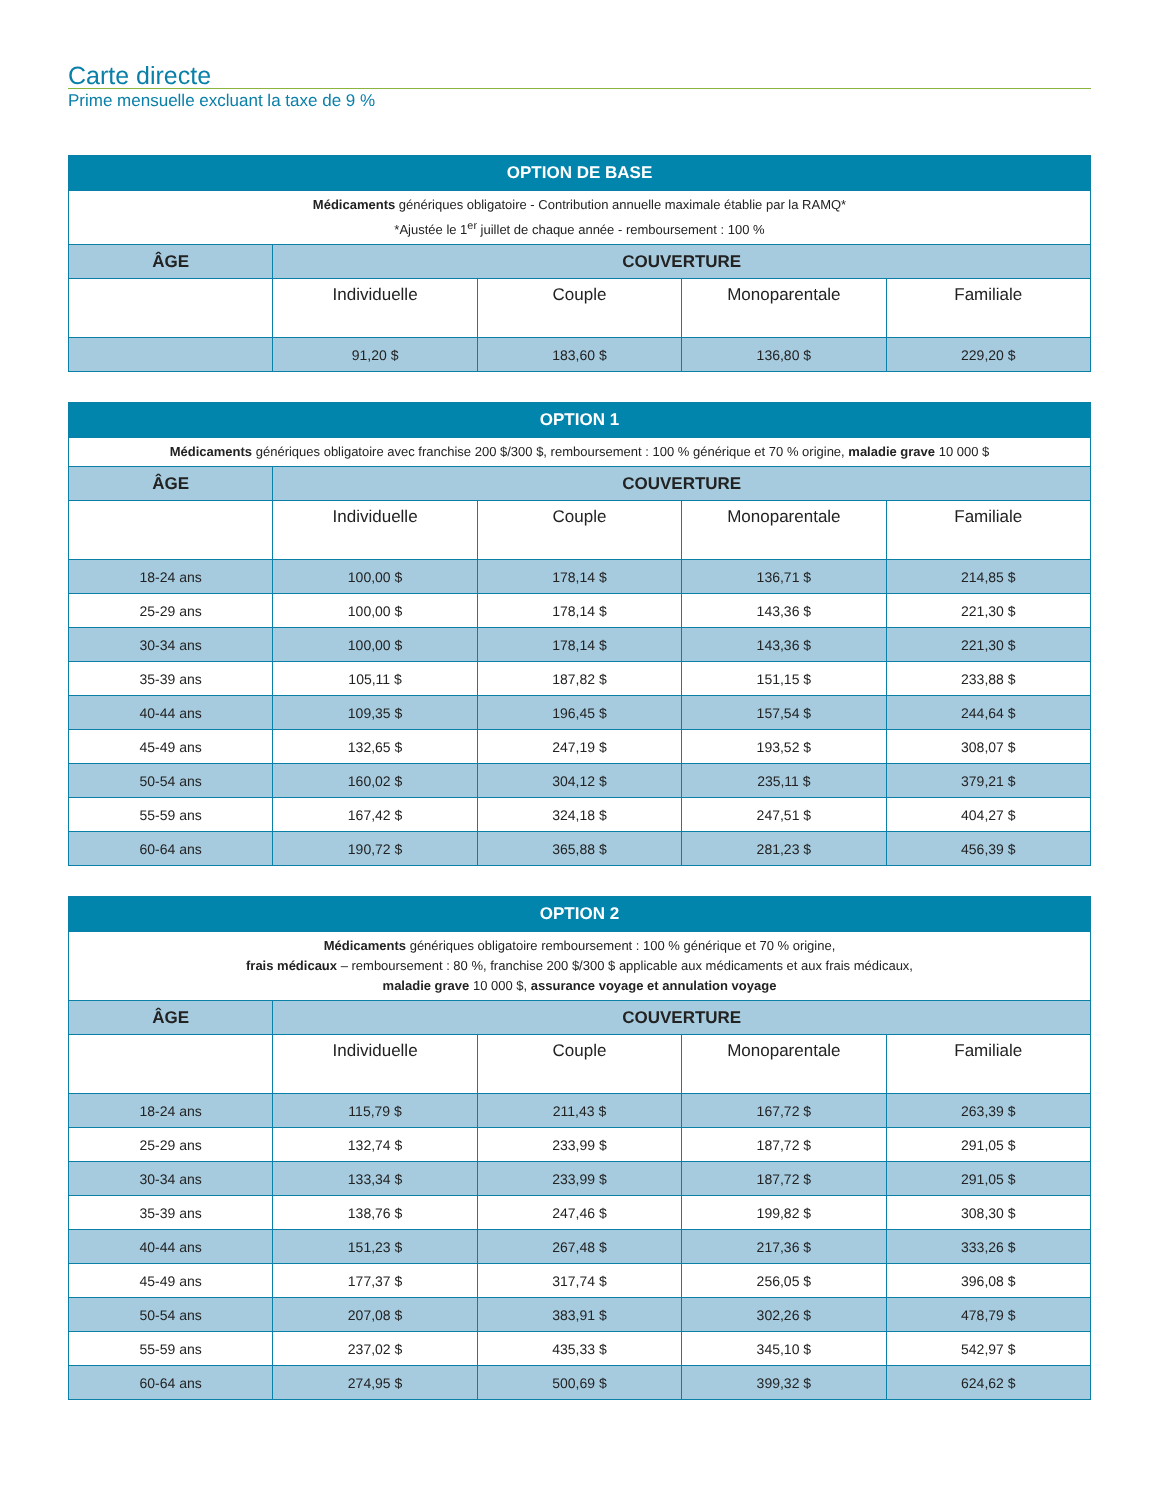Carte directe
Prime mensuelle excluant la taxe de 9 %
| OPTION DE BASE | | | | |
| --- | --- | --- | --- | --- |
| Médicaments génériques obligatoire - Contribution annuelle maximale établie par la RAMQ* *Ajustée le 1<sup>er</sup> juillet de chaque année - remboursement : 100 % | | | | |
| ÂGE | COUVERTURE | | | |
| | Individuelle | Couple | Monoparentale | Familiale |
| | 91,20 $ | 183,60 $ | 136,80 $ | 229,20 $ |
| OPTION 1 | | | | |
| --- | --- | --- | --- | --- |
| Médicaments génériques obligatoire avec franchise 200 $/300 $, remboursement : 100 % générique et 70 % origine, maladie grave 10 000 $ | | | | |
| ÂGE | COUVERTURE | | | |
| | Individuelle | Couple | Monoparentale | Familiale |
| 18-24 ans | 100,00 $ | 178,14 $ | 136,71 $ | 214,85 $ |
| 25-29 ans | 100,00 $ | 178,14 $ | 143,36 $ | 221,30 $ |
| 30-34 ans | 100,00 $ | 178,14 $ | 143,36 $ | 221,30 $ |
| 35-39 ans | 105,11 $ | 187,82 $ | 151,15 $ | 233,88 $ |
| 40-44 ans | 109,35 $ | 196,45 $ | 157,54 $ | 244,64 $ |
| 45-49 ans | 132,65 $ | 247,19 $ | 193,52 $ | 308,07 $ |
| 50-54 ans | 160,02 $ | 304,12 $ | 235,11 $ | 379,21 $ |
| 55-59 ans | 167,42 $ | 324,18 $ | 247,51 $ | 404,27 $ |
| 60-64 ans | 190,72 $ | 365,88 $ | 281,23 $ | 456,39 $ |
| OPTION 2 | | | | |
| --- | --- | --- | --- | --- |
| Médicaments génériques obligatoire remboursement : 100 % générique et 70 % origine, frais médicaux – remboursement : 80 %, franchise 200 $/300 $ applicable aux médicaments et aux frais médicaux, maladie grave 10 000 $, assurance voyage et annulation voyage | | | | |
| ÂGE | COUVERTURE | | | |
| | Individuelle | Couple | Monoparentale | Familiale |
| 18-24 ans | 115,79 $ | 211,43 $ | 167,72 $ | 263,39 $ |
| 25-29 ans | 132,74 $ | 233,99 $ | 187,72 $ | 291,05 $ |
| 30-34 ans | 133,34 $ | 233,99 $ | 187,72 $ | 291,05 $ |
| 35-39 ans | 138,76 $ | 247,46 $ | 199,82 $ | 308,30 $ |
| 40-44 ans | 151,23 $ | 267,48 $ | 217,36 $ | 333,26 $ |
| 45-49 ans | 177,37 $ | 317,74 $ | 256,05 $ | 396,08 $ |
| 50-54 ans | 207,08 $ | 383,91 $ | 302,26 $ | 478,79 $ |
| 55-59 ans | 237,02 $ | 435,33 $ | 345,10 $ | 542,97 $ |
| 60-64 ans | 274,95 $ | 500,69 $ | 399,32 $ | 624,62 $ |